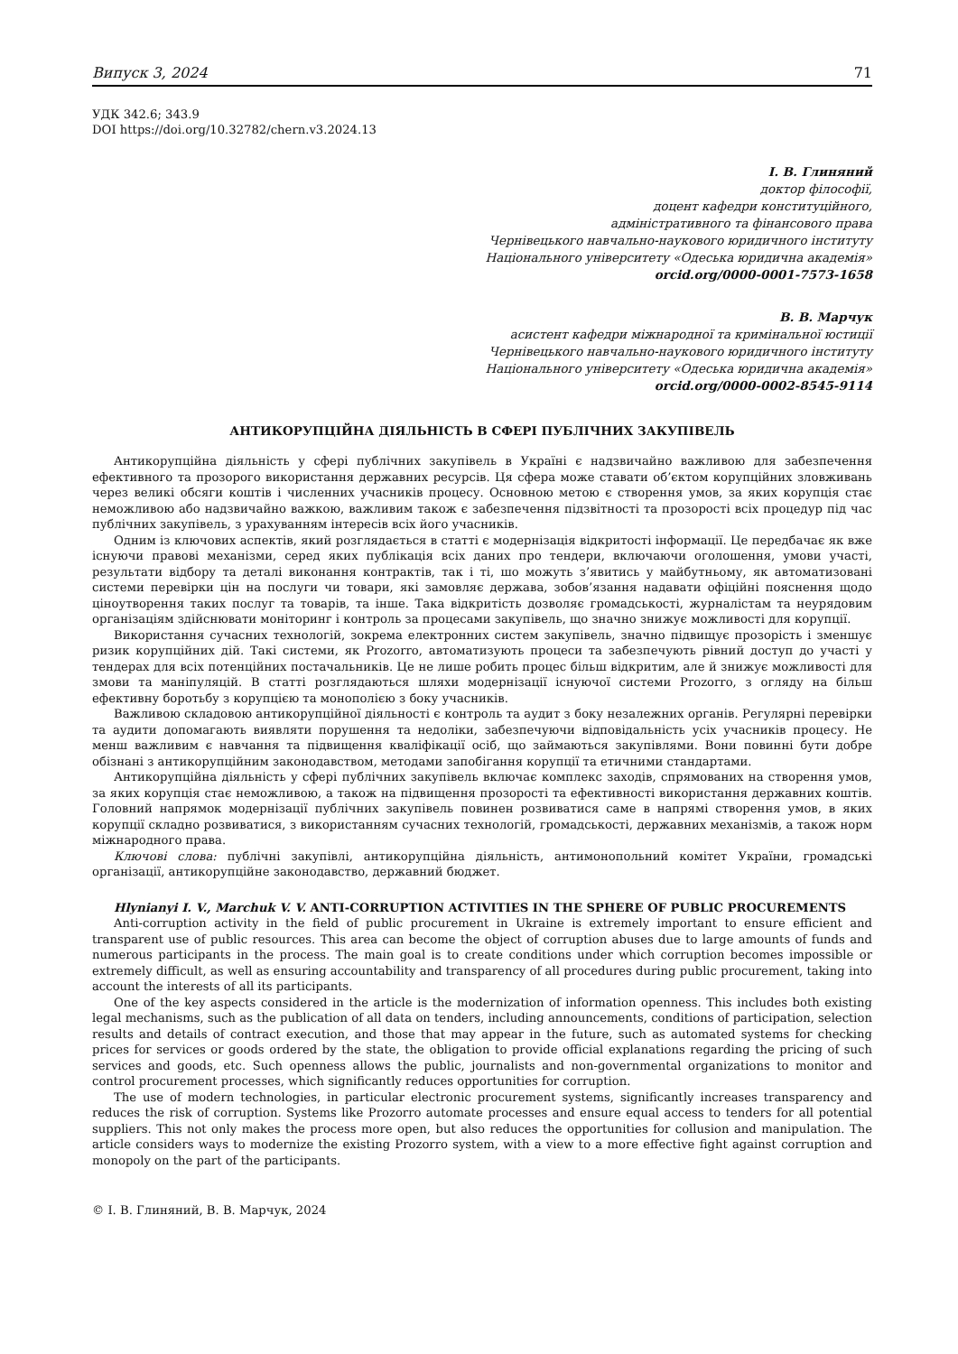Випуск 3, 2024 71
УДК 342.6; 343.9
DOI https://doi.org/10.32782/chern.v3.2024.13
І. В. Глиняний
доктор філософії,
доцент кафедри конституційного,
адміністративного та фінансового права
Чернівецького навчально-наукового юридичного інституту
Національного університету «Одеська юридична академія»
orcid.org/0000-0001-7573-1658
В. В. Марчук
асистент кафедри міжнародної та кримінальної юстиції
Чернівецького навчально-наукового юридичного інституту
Національного університету «Одеська юридична академія»
orcid.org/0000-0002-8545-9114
АНТИКОРУПЦІЙНА ДІЯЛЬНІСТЬ В СФЕРІ ПУБЛІЧНИХ ЗАКУПІВЕЛЬ
Антикорупційна діяльність у сфері публічних закупівель в Україні є надзвичайно важливою для забезпечення ефективного та прозорого використання державних ресурсів. Ця сфера може ставати об’єктом корупційних зловживань через великі обсяги коштів і численних учасників процесу. Основною метою є створення умов, за яких корупція стає неможливою або надзвичайно важкою, важливим також є забезпечення підзвітності та прозорості всіх процедур під час публічних закупівель, з урахуванням інтересів всіх його учасників.
Одним із ключових аспектів, який розглядається в статті є модернізація відкритості інформації. Це передбачає як вже існуючи правові механізми, серед яких публікація всіх даних про тендери, включаючи оголошення, умови участі, результати відбору та деталі виконання контрактів, так і ті, шо можуть з’явитись у майбутньому, як автоматизовані системи перевірки цін на послуги чи товари, які замовляє держава, зобов’язання надавати офіційні пояснення щодо ціноутворення таких послуг та товарів, та інше. Така відкритість дозволяє громадськості, журналістам та неурядовим організаціям здійснювати моніторинг і контроль за процесами закупівель, що значно знижує можливості для корупції.
Використання сучасних технологій, зокрема електронних систем закупівель, значно підвищує прозорість і зменшує ризик корупційних дій. Такі системи, як Prozorro, автоматизують процеси та забезпечують рівний доступ до участі у тендерах для всіх потенційних постачальників. Це не лише робить процес більш відкритим, але й знижує можливості для змови та маніпуляцій. В статті розглядаються шляхи модернізації існуючої системи Prozorro, з огляду на більш ефективну боротьбу з корупцією та монополією з боку учасників.
Важливою складовою антикорупційної діяльності є контроль та аудит з боку незалежних органів. Регулярні перевірки та аудити допомагають виявляти порушення та недоліки, забезпечуючи відповідальність усіх учасників процесу. Не менш важливим є навчання та підвищення кваліфікації осіб, що займаються закупівлями. Вони повинні бути добре обізнані з антикорупційним законодавством, методами запобігання корупції та етичними стандартами.
Антикорупційна діяльність у сфері публічних закупівель включає комплекс заходів, спрямованих на створення умов, за яких корупція стає неможливою, а також на підвищення прозорості та ефективності використання державних коштів. Головний напрямок модернізації публічних закупівель повинен розвиватися саме в напрямі створення умов, в яких корупції складно розвиватися, з використанням сучасних технологій, громадськості, державних механізмів, а також норм міжнародного права.
Ключові слова: публічні закупівлі, антикорупційна діяльність, антимонопольний комітет України, громадські організації, антикорупційне законодавство, державний бюджет.
Hlynianyi I. V., Marchuk V. V. ANTI-CORRUPTION ACTIVITIES IN THE SPHERE OF PUBLIC PROCUREMENTS
Anti-corruption activity in the field of public procurement in Ukraine is extremely important to ensure efficient and transparent use of public resources. This area can become the object of corruption abuses due to large amounts of funds and numerous participants in the process. The main goal is to create conditions under which corruption becomes impossible or extremely difficult, as well as ensuring accountability and transparency of all procedures during public procurement, taking into account the interests of all its participants.
One of the key aspects considered in the article is the modernization of information openness. This includes both existing legal mechanisms, such as the publication of all data on tenders, including announcements, conditions of participation, selection results and details of contract execution, and those that may appear in the future, such as automated systems for checking prices for services or goods ordered by the state, the obligation to provide official explanations regarding the pricing of such services and goods, etc. Such openness allows the public, journalists and non-governmental organizations to monitor and control procurement processes, which significantly reduces opportunities for corruption.
The use of modern technologies, in particular electronic procurement systems, significantly increases transparency and reduces the risk of corruption. Systems like Prozorro automate processes and ensure equal access to tenders for all potential suppliers. This not only makes the process more open, but also reduces the opportunities for collusion and manipulation. The article considers ways to modernize the existing Prozorro system, with a view to a more effective fight against corruption and monopoly on the part of the participants.
© І. В. Глиняний, В. В. Марчук, 2024